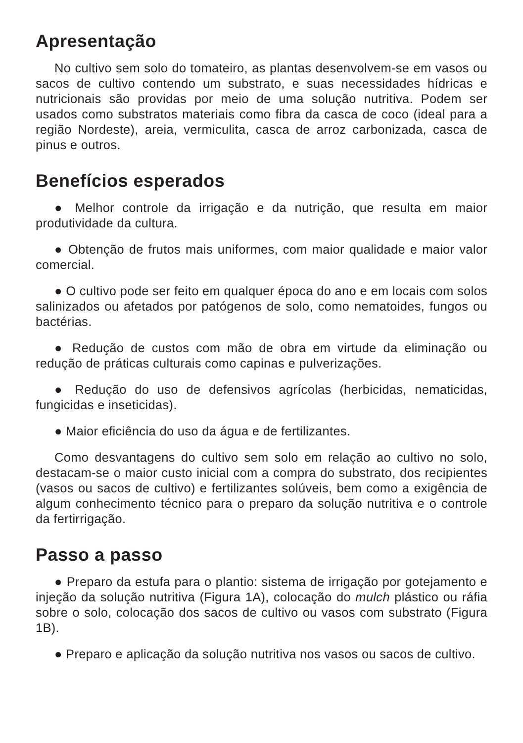Apresentação
No cultivo sem solo do tomateiro, as plantas desenvolvem-se em vasos ou sacos de cultivo contendo um substrato, e suas necessidades hídricas e nutricionais são providas por meio de uma solução nutritiva. Podem ser usados como substratos materiais como fibra da casca de coco (ideal para a região Nordeste), areia, vermiculita, casca de arroz carbonizada, casca de pinus e outros.
Benefícios esperados
● Melhor controle da irrigação e da nutrição, que resulta em maior produtividade da cultura.
● Obtenção de frutos mais uniformes, com maior qualidade e maior valor comercial.
● O cultivo pode ser feito em qualquer época do ano e em locais com solos salinizados ou afetados por patógenos de solo, como nematoides, fungos ou bactérias.
● Redução de custos com mão de obra em virtude da eliminação ou redução de práticas culturais como capinas e pulverizações.
● Redução do uso de defensivos agrícolas (herbicidas, nematicidas, fungicidas e inseticidas).
● Maior eficiência do uso da água e de fertilizantes.
Como desvantagens do cultivo sem solo em relação ao cultivo no solo, destacam-se o maior custo inicial com a compra do substrato, dos recipientes (vasos ou sacos de cultivo) e fertilizantes solúveis, bem como a exigência de algum conhecimento técnico para o preparo da solução nutritiva e o controle da fertirrigação.
Passo a passo
● Preparo da estufa para o plantio: sistema de irrigação por gotejamento e injeção da solução nutritiva (Figura 1A), colocação do mulch plástico ou ráfia sobre o solo, colocação dos sacos de cultivo ou vasos com substrato (Figura 1B).
● Preparo e aplicação da solução nutritiva nos vasos ou sacos de cultivo.